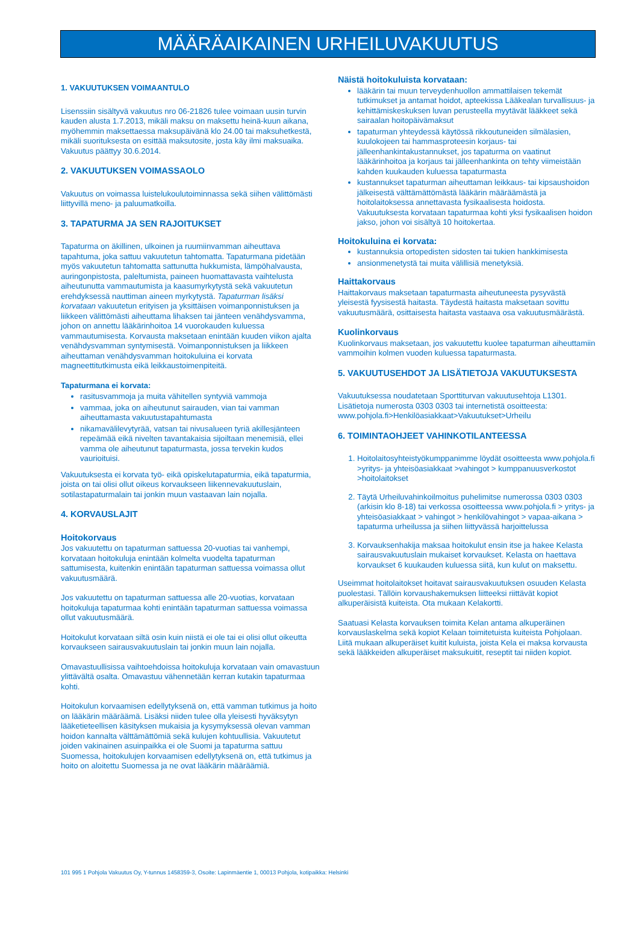MÄÄRÄAIKAINEN URHEILUVAKUUTUS
1. VAKUUTUKSEN VOIMAANTULO
Lisenssiin sisältyvä vakuutus nro 06-21826 tulee voimaan uusin turvin kauden alusta 1.7.2013, mikäli maksu on maksettu heinä-kuun aikana, myöhemmin maksettaessa maksupäivänä klo 24.00 tai maksuhetkestä, mikäli suorituksesta on esittää maksutosite, josta käy ilmi maksuaika. Vakuutus päättyy 30.6.2014.
2. VAKUUTUKSEN VOIMASSAOLO
Vakuutus on voimassa luistelukoulutoiminnassa sekä siihen välittömästi liittyvillä meno- ja paluumatkoilla.
3. TAPATURMA JA SEN RAJOITUKSET
Tapaturma on äkillinen, ulkoinen ja ruumiinvamman aiheuttava tapahtuma, joka sattuu vakuutetun tahtomatta. Tapaturmana pidetään myös vakuutetun tahtomatta sattunutta hukkumista, lämpöhalvausta, auringonpistosta, paleltumista, paineen huomattavasta vaihtelusta aiheutunutta vammautumista ja kaasumyrkytystä sekä vakuutetun erehdyksessä nauttiman aineen myrkytystä. Tapaturman lisäksi korvataan vakuutetun erityisen ja yksittäisen voimanponnistuksen ja liikkeen välittömästi aiheuttama lihaksen tai jänteen venähdysvamma, johon on annettu lääkärinhoitoa 14 vuorokauden kuluessa vammautumisesta. Korvausta maksetaan enintään kuuden viikon ajalta venähdysvamman syntymisestä. Voimanponnistuksen ja liikkeen aiheuttaman venähdysvamman hoitokuluina ei korvata magneettitutkimusta eikä leikkaustoimenpiteitä.
Tapaturmana ei korvata:
rasitusvammoja ja muita vähitellen syntyviä vammoja
vammaa, joka on aiheutunut sairauden, vian tai vamman aiheuttamasta vakuutustapahtumasta
nikamavälilevytyrää, vatsan tai nivusalueen tyriä akillesjänteen repeämää eikä nivelten tavantakaisia sijoiltaan menemisiä, ellei vamma ole aiheutunut tapaturmasta, jossa tervekin kudos vaurioituisi.
Vakuutuksesta ei korvata työ- eikä opiskelutapaturmia, eikä tapaturmia, joista on tai olisi ollut oikeus korvaukseen liikennevakuutuslain, sotilastapaturmalain tai jonkin muun vastaavan lain nojalla.
4. KORVAUSLAJIT
Hoitokorvaus
Jos vakuutettu on tapaturman sattuessa 20-vuotias tai vanhempi, korvataan hoitokuluja enintään kolmelta vuodelta tapaturman sattumisesta, kuitenkin enintään tapaturman sattuessa voimassa ollut vakuutusmäärä.
Jos vakuutettu on tapaturman sattuessa alle 20-vuotias, korvataan hoitokuluja tapaturmaa kohti enintään tapaturman sattuessa voimassa ollut vakuutusmäärä.
Hoitokulut korvataan siltä osin kuin niistä ei ole tai ei olisi ollut oikeutta korvaukseen sairausvakuutuslain tai jonkin muun lain nojalla.
Omavastuullisissa vaihtoehdoissa hoitokuluja korvataan vain omavastuun ylittävältä osalta. Omavastuu vähennetään kerran kutakin tapaturmaa kohti.
Hoitokulun korvaamisen edellytyksenä on, että vamman tutkimus ja hoito on lääkärin määräämä. Lisäksi niiden tulee olla yleisesti hyväksytyn lääketieteellisen käsityksen mukaisia ja kysymyksessä olevan vamman hoidon kannalta välttämättömiä sekä kulujen kohtuullisia. Vakuutetut joiden vakinainen asuinpaikka ei ole Suomi ja tapaturma sattuu Suomessa, hoitokulujen korvaamisen edellytyksenä on, että tutkimus ja hoito on aloitettu Suomessa ja ne ovat lääkärin määräämiä.
Näistä hoitokuluista korvataan:
lääkärin tai muun terveydenhuollon ammattilaisen tekemät tutkimukset ja antamat hoidot, apteekissa Lääkealan turvallisuus- ja kehittämiskeskuksen luvan perusteella myytävät lääkkeet sekä sairaalan hoitopäivämaksut
tapaturman yhteydessä käytössä rikkoutuneiden silmälasien, kuulokojeen tai hammasproteesin korjaus- tai jälleenhankintakustannukset, jos tapaturma on vaatinut lääkärinhoitoa ja korjaus tai jälleenhankinta on tehty viimeistään kahden kuukauden kuluessa tapaturmasta
kustannukset tapaturman aiheuttaman leikkaus- tai kipsaushoidon jälkeisestä välttämättömästä lääkärin määräämästä ja hoitolaitoksessa annettavasta fysikaalisesta hoidosta. Vakuutuksesta korvataan tapaturmaa kohti yksi fysikaalisen hoidon jakso, johon voi sisältyä 10 hoitokertaa.
Hoitokuluina ei korvata:
kustannuksia ortopedisten sidosten tai tukien hankkimisesta
ansionmenetystä tai muita välillisiä menetyksiä.
Haittakorvaus
Haittakorvaus maksetaan tapaturmasta aiheutuneesta pysyvästä yleisestä fyysisestä haitasta. Täydestä haitasta maksetaan sovittu vakuutusmäärä, osittaisesta haitasta vastaava osa vakuutusmäärästä.
Kuolinkorvaus
Kuolinkorvaus maksetaan, jos vakuutettu kuolee tapaturman aiheuttamiin vammoihin kolmen vuoden kuluessa tapaturmasta.
5. VAKUUTUSEHDOT JA LISÄTIETOJA VAKUUTUKSESTA
Vakuutuksessa noudatetaan Sporttiturvan vakuutusehtoja L1301. Lisätietoja numerosta 0303 0303 tai internetistä osoitteesta: www.pohjola.fi>Henkilöasiakkaat>Vakuutukset>Urheilu
6. TOIMINTAOHJEET VAHINKOTILANTEESSA
1. Hoitolaitosyhteistyökumppanimme löydät osoitteesta www.pohjola.fi >yritys- ja yhteisöasiakkaat >vahingot > kumppanuusverkostot >hoitolaitokset
2. Täytä Urheiluvahinkoilmoitus puhelimitse numerossa 0303 0303 (arkisin klo 8-18) tai verkossa osoitteessa www.pohjola.fi > yritys- ja yhteisöasiakkaat > vahingot > henkilövahingot > vapaa-aikana > tapaturma urheilussa ja siihen liittyvässä harjoittelussa
3. Korvauksenhakija maksaa hoitokulut ensin itse ja hakee Kelasta sairausvakuutuslain mukaiset korvaukset. Kelasta on haettava korvaukset 6 kuukauden kuluessa siitä, kun kulut on maksettu.
Useimmat hoitolaitokset hoitavat sairausvakuutuksen osuuden Kelasta puolestasi. Tällöin korvaushakemuksen liitteeksi riittävät kopiot alkuperäisistä kuiteista. Ota mukaan Kelakortti.
Saatuasi Kelasta korvauksen toimita Kelan antama alkuperäinen korvauslaskelma sekä kopiot Kelaan toimitetuista kuiteista Pohjolaan. Liitä mukaan alkuperäiset kuitit kuluista, joista Kela ei maksa korvausta sekä lääkkeiden alkuperäiset maksukuitit, reseptit tai niiden kopiot.
101 995 1 Pohjola Vakuutus Oy, Y-tunnus 1458359-3, Osoite: Lapinmäentie 1, 00013 Pohjola, kotipaikka: Helsinki